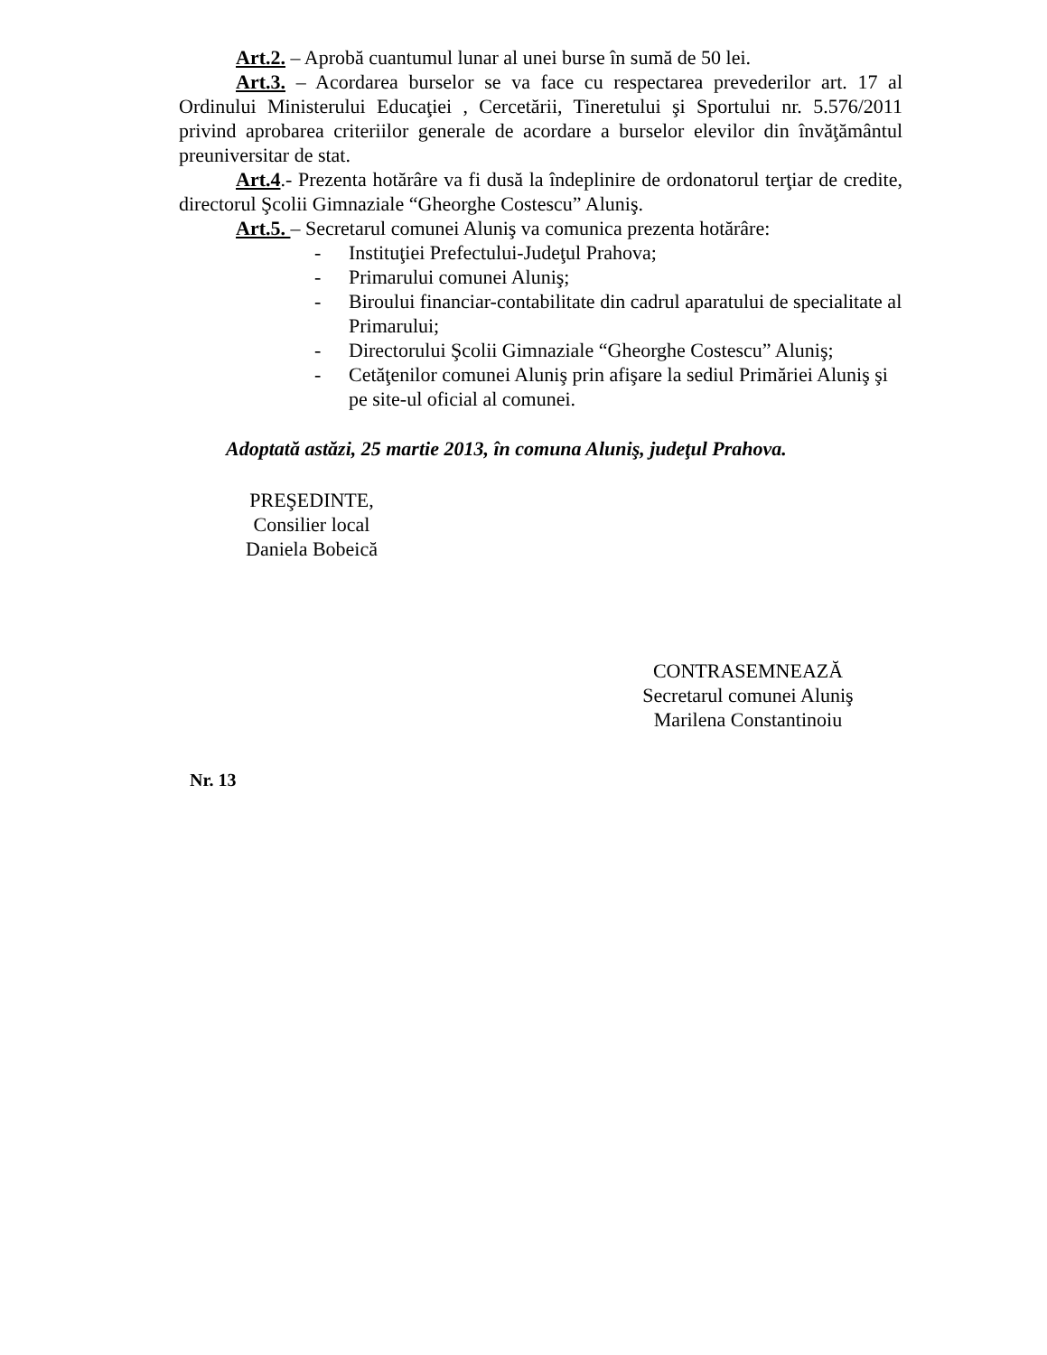Art.2. – Aprobă cuantumul lunar al unei burse în sumă de 50 lei.
Art.3. – Acordarea burselor se va face cu respectarea prevederilor art. 17 al Ordinului Ministerului Educaţiei , Cercetării, Tineretului şi Sportului nr. 5.576/2011 privind aprobarea criteriilor generale de acordare a burselor elevilor din învăţământul preuniversitar de stat.
Art.4.- Prezenta hotărâre va fi dusă la îndeplinire de ordonatorul terţiar de credite, directorul Şcolii Gimnaziale “Gheorghe Costescu” Aluniş.
Art.5. – Secretarul comunei Aluniş va comunica prezenta hotărâre:
- Instituţiei Prefectului-Judeţul Prahova;
- Primarului comunei Aluniş;
- Biroului financiar-contabilitate din cadrul aparatului de specialitate al Primarului;
- Directorului Şcolii Gimnaziale “Gheorghe Costescu” Aluniş;
- Cetăţenilor comunei Aluniş prin afişare la sediul Primăriei Aluniş şi pe site-ul oficial al comunei.
Adoptată astăzi, 25 martie 2013, în comuna Aluniş, judeţul Prahova.
PREŞEDINTE,
Consilier local
Daniela Bobeică
CONTRASEMNEAZĂ
Secretarul comunei Aluniş
Marilena Constantinoiu
Nr. 13